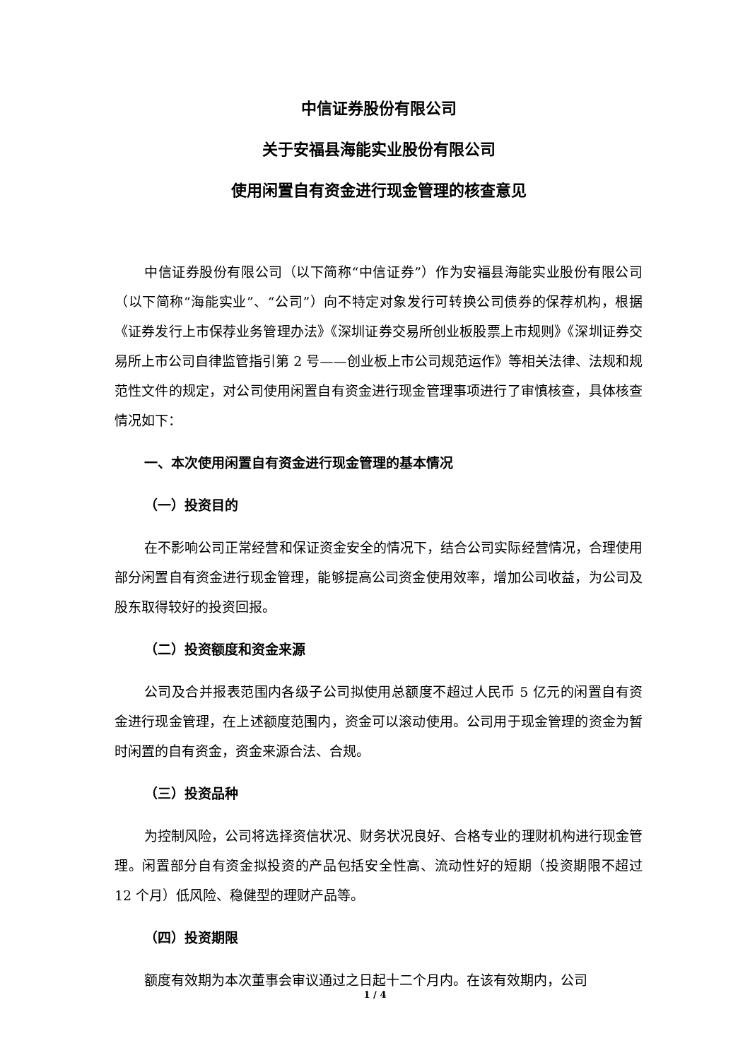中信证券股份有限公司
关于安福县海能实业股份有限公司
使用闲置自有资金进行现金管理的核查意见
中信证券股份有限公司（以下简称“中信证券”）作为安福县海能实业股份有限公司（以下简称“海能实业”、“公司”）向不特定对象发行可转换公司债券的保荐机构，根据《证券发行上市保荐业务管理办法》《深圳证券交易所创业板股票上市规则》《深圳证券交易所上市公司自律监管指引第 2 号——创业板上市公司规范运作》等相关法律、法规和规范性文件的规定，对公司使用闲置自有资金进行现金管理事项进行了审慎核查，具体核查情况如下：
一、本次使用闲置自有资金进行现金管理的基本情况
（一）投资目的
在不影响公司正常经营和保证资金安全的情况下，结合公司实际经营情况，合理使用部分闲置自有资金进行现金管理，能够提高公司资金使用效率，增加公司收益，为公司及股东取得较好的投资回报。
（二）投资额度和资金来源
公司及合并报表范围内各级子公司拟使用总额度不超过人民币 5 亿元的闲置自有资金进行现金管理，在上述额度范围内，资金可以滚动使用。公司用于现金管理的资金为暂时闲置的自有资金，资金来源合法、合规。
（三）投资品种
为控制风险，公司将选择资信状况、财务状况良好、合格专业的理财机构进行现金管理。闲置部分自有资金拟投资的产品包括安全性高、流动性好的短期（投资期限不超过 12 个月）低风险、稳健型的理财产品等。
（四）投资期限
额度有效期为本次董事会审议通过之日起十二个月内。在该有效期内，公司
1 / 4